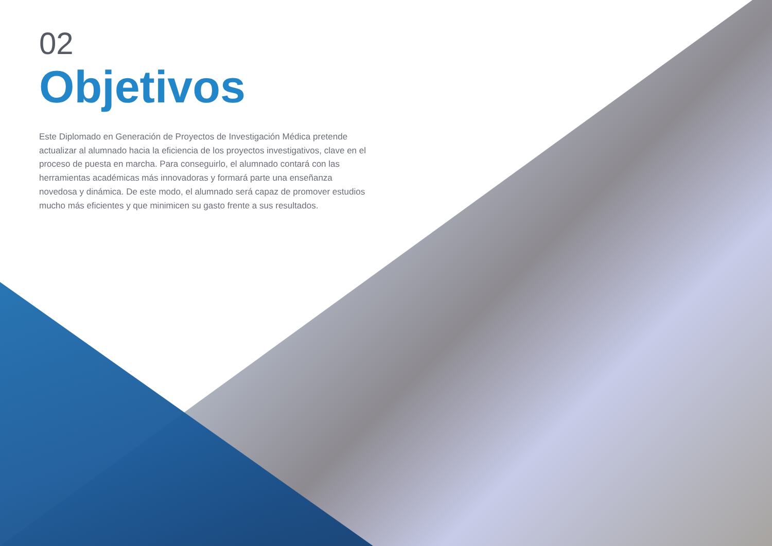02
Objetivos
Este Diplomado en Generación de Proyectos de Investigación Médica pretende actualizar al alumnado hacia la eficiencia de los proyectos investigativos, clave en el proceso de puesta en marcha. Para conseguirlo, el alumnado contará con las herramientas académicas más innovadoras y formará parte una enseñanza novedosa y dinámica. De este modo, el alumnado será capaz de promover estudios mucho más eficientes y que minimicen su gasto frente a sus resultados.